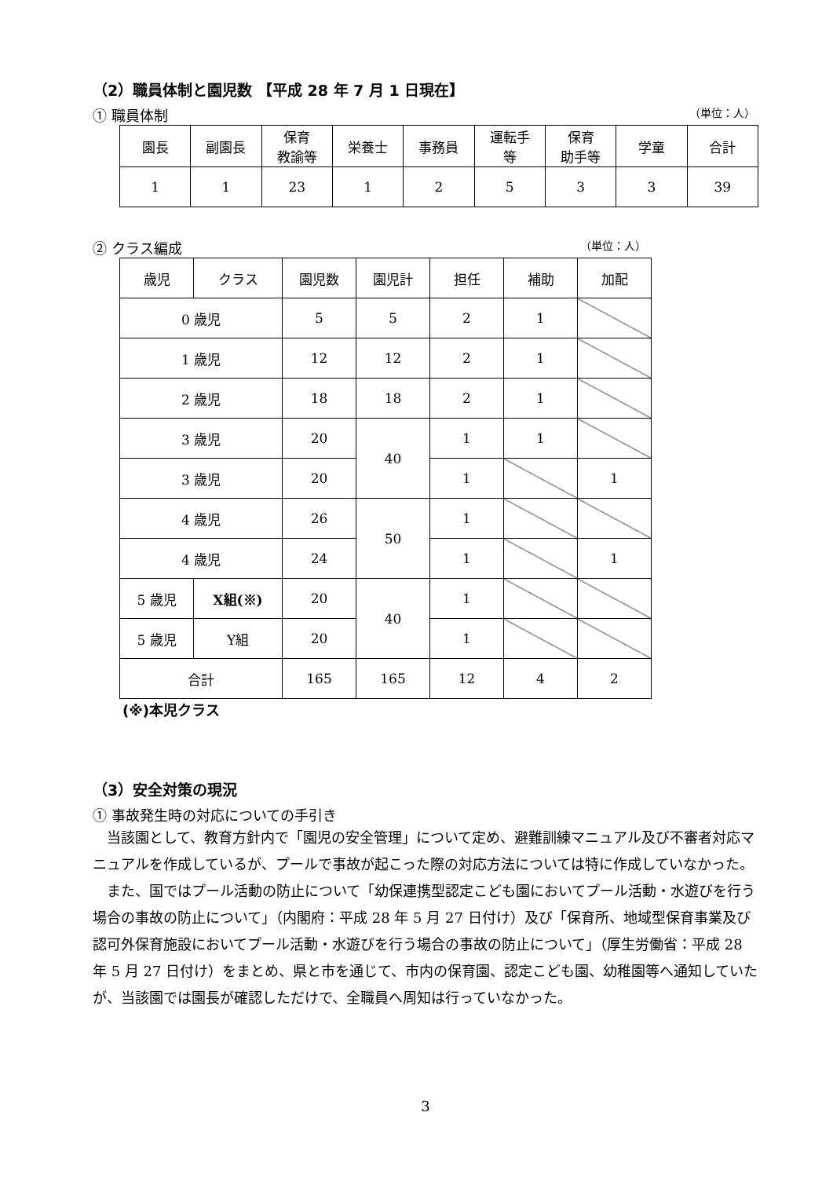（2）職員体制と園児数 【平成 28 年 7 月 1 日現在】
① 職員体制 （単位：人）
| 園長 | 副園長 | 保育 教諭等 | 栄養士 | 事務員 | 運転手 等 | 保育 助手等 | 学童 | 合計 |
| 1 | 1 | 23 | 1 | 2 | 5 | 3 | 3 | 39 |
② クラス編成 （単位：人）
| 歳児 | クラス | 園児数 | 園児計 | 担任 | 補助 | 加配 |
| 0 歳児 | | 5 | 5 | 2 | 1 | |
| 1 歳児 | | 12 | 12 | 2 | 1 | |
| 2 歳児 | | 18 | 18 | 2 | 1 | |
| 3 歳児 | | 20 | 40 | 1 | 1 | |
| 3 歳児 | | 20 | | 1 | | 1 |
| 4 歳児 | | 26 | 50 | 1 | | |
| 4 歳児 | | 24 | | 1 | | 1 |
| 5 歳児 | X組(※) | 20 | 40 | 1 | | |
| 5 歳児 | Y組 | 20 | | 1 | | |
| 合計 | | 165 | 165 | 12 | 4 | 2 |
(※)本児クラス
（3）安全対策の現況
① 事故発生時の対応についての手引き
当該園として、教育方針内で「園児の安全管理」について定め、避難訓練マニュアル及び不審者対応マニュアルを作成しているが、プールで事故が起こった際の対応方法については特に作成していなかった。
また、国ではプール活動の防止について「幼保連携型認定こども園においてプール活動・水遊びを行う場合の事故の防止について」（内閣府：平成 28 年 5 月 27 日付け）及び「保育所、地域型保育事業及び認可外保育施設においてプール活動・水遊びを行う場合の事故の防止について」（厚生労働省：平成 28 年 5 月 27 日付け）をまとめ、県と市を通じて、市内の保育園、認定こども園、幼稚園等へ通知していたが、当該園では園長が確認しただけで、全職員へ周知は行っていなかった。
3